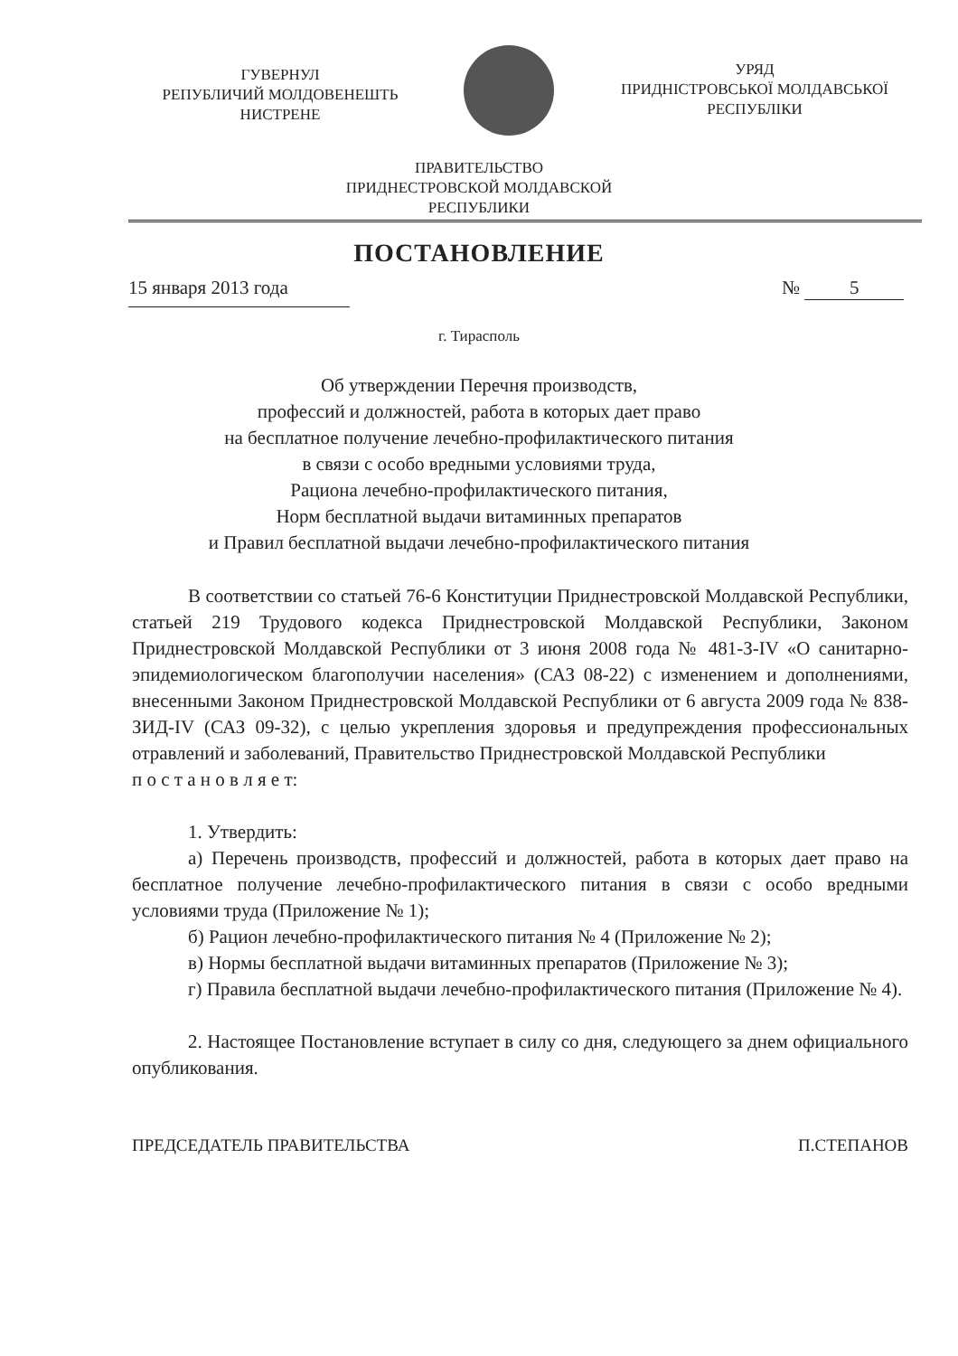ГУВЕРНУЛ
РЕПУБЛИЧИЙ МОЛДОВЕНЕШТЬ
НИСТРЕНЕ
УРЯД
ПРИДНІСТРОВСЬКОЇ МОЛДАВСЬКОЇ
РЕСПУБЛІКИ
ПРАВИТЕЛЬСТВО
ПРИДНЕСТРОВСКОЙ МОЛДАВСКОЙ
РЕСПУБЛИКИ
ПОСТАНОВЛЕНИЕ
15 января 2013 года № 5
г. Тирасполь
Об утверждении Перечня производств,
профессий и должностей, работа в которых дает право
на бесплатное получение лечебно-профилактического питания
в связи с особо вредными условиями труда,
Рациона лечебно-профилактического питания,
Норм бесплатной выдачи витаминных препаратов
и Правил бесплатной выдачи лечебно-профилактического питания
В соответствии со статьей 76-6 Конституции Приднестровской Молдавской Республики, статьей 219 Трудового кодекса Приднестровской Молдавской Республики, Законом Приднестровской Молдавской Республики от 3 июня 2008 года № 481-З-IV «О санитарно-эпидемиологическом благополучии населения» (САЗ 08-22) с изменением и дополнениями, внесенными Законом Приднестровской Молдавской Республики от 6 августа 2009 года № 838-ЗИД-IV (САЗ 09-32), с целью укрепления здоровья и предупреждения профессиональных отравлений и заболеваний, Правительство Приднестровской Молдавской Республики
п о с т а н о в л я е т:
1. Утвердить:
а) Перечень производств, профессий и должностей, работа в которых дает право на бесплатное получение лечебно-профилактического питания в связи с особо вредными условиями труда (Приложение № 1);
б) Рацион лечебно-профилактического питания № 4 (Приложение № 2);
в) Нормы бесплатной выдачи витаминных препаратов (Приложение № 3);
г) Правила бесплатной выдачи лечебно-профилактического питания (Приложение № 4).
2. Настоящее Постановление вступает в силу со дня, следующего за днем официального опубликования.
ПРЕДСЕДАТЕЛЬ ПРАВИТЕЛЬСТВА П.СТЕПАНОВ